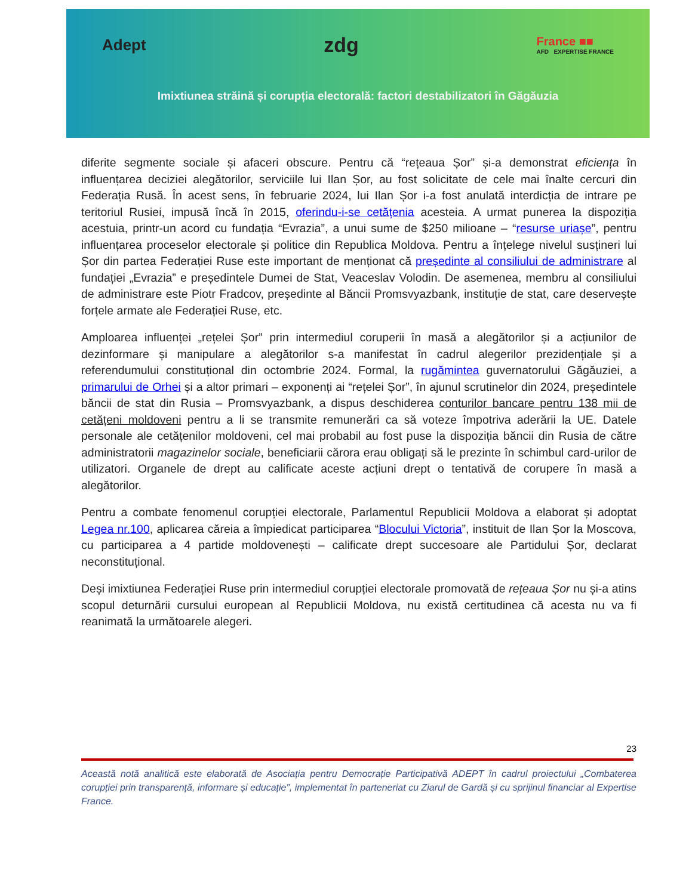Adept zdg France ■■
AFD EXPERTISE FRANCE
Imixtiunea străină și corupția electorală: factori destabilizatori în Găgăuzia
diferite segmente sociale și afaceri obscure. Pentru că “rețeaua Șor” și-a demonstrat eficiența în influențarea deciziei alegătorilor, serviciile lui Ilan Șor, au fost solicitate de cele mai înalte cercuri din Federația Rusă. În acest sens, în februarie 2024, lui Ilan Șor i-a fost anulată interdicția de intrare pe teritoriul Rusiei, impusă încă în 2015, oferindu-i-se cetățenia acesteia. A urmat punerea la dispoziția acestuia, printr-un acord cu fundația “Evrazia”, a unui sume de $250 milioane – “resurse uriașe”, pentru influențarea proceselor electorale și politice din Republica Moldova. Pentru a înțelege nivelul susțineri lui Șor din partea Federației Ruse este important de menționat că președinte al consiliului de administrare al fundației „Evrazia” e președintele Dumei de Stat, Veaceslav Volodin. De asemenea, membru al consiliului de administrare este Piotr Fradcov, președinte al Băncii Promsvyazbank, instituție de stat, care deservește forțele armate ale Federației Ruse, etc.
Amploarea influenței „rețelei Șor” prin intermediul coruperii în masă a alegătorilor și a acțiunilor de dezinformare și manipulare a alegătorilor s-a manifestat în cadrul alegerilor prezidențiale și a referendumului constituțional din octombrie 2024. Formal, la rugămintea guvernatorului Găgăuziei, a primarului de Orhei și a altor primari – exponenți ai “rețelei Șor”, în ajunul scrutinelor din 2024, președintele băncii de stat din Rusia – Promsvyazbank, a dispus deschiderea conturilor bancare pentru 138 mii de cetățeni moldoveni pentru a li se transmite remunerări ca să voteze împotriva aderării la UE. Datele personale ale cetățenilor moldoveni, cel mai probabil au fost puse la dispoziția băncii din Rusia de către administratorii magazinelor sociale, beneficiarii cărora erau obligați să le prezinte în schimbul card-urilor de utilizatori. Organele de drept au calificate aceste acțiuni drept o tentativă de corupere în masă a alegătorilor.
Pentru a combate fenomenul corupției electorale, Parlamentul Republicii Moldova a elaborat și adoptat Legea nr.100, aplicarea căreia a împiedicat participarea “Blocului Victoria”, instituit de Ilan Șor la Moscova, cu participarea a 4 partide moldovenești – calificate drept succesoare ale Partidului Șor, declarat neconstituțional.
Deși imixtiunea Federației Ruse prin intermediul corupției electorale promovată de rețeaua Șor nu și-a atins scopul deturnării cursului european al Republicii Moldova, nu există certitudinea că acesta nu va fi reanimată la următoarele alegeri.
23
Această notă analitică este elaborată de Asociația pentru Democrație Participativă ADEPT în cadrul proiectului „Combaterea corupției prin transparență, informare și educație”, implementat în parteneriat cu Ziarul de Gardă și cu sprijinul financiar al Expertise France.